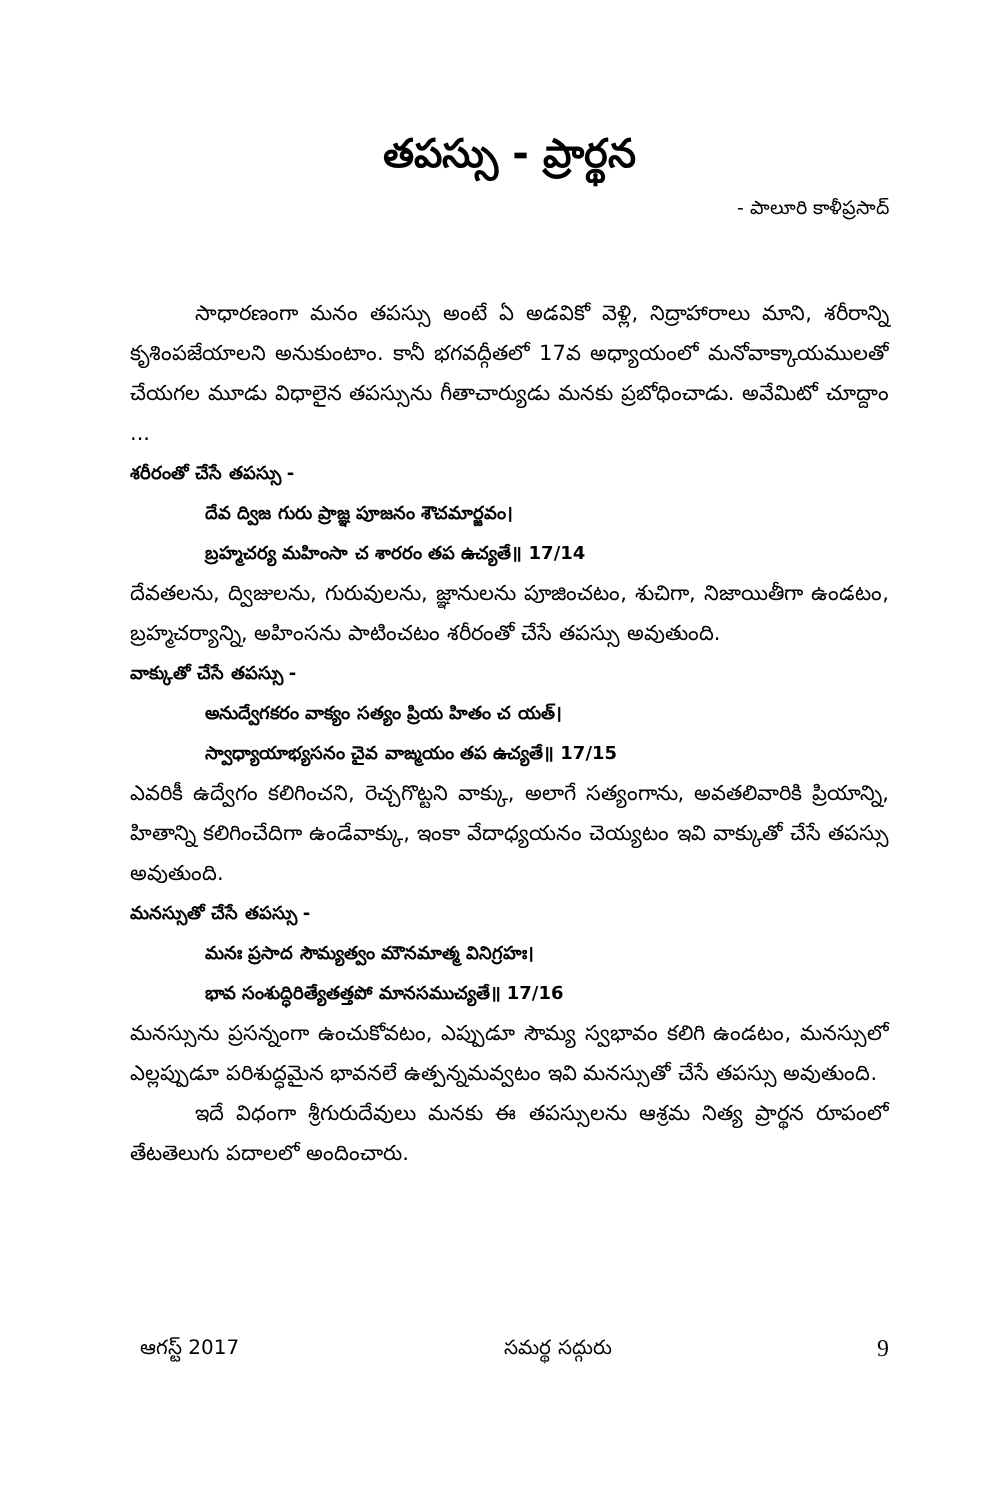తపస్సు - ప్రార్థన
- పాలూరి కాళీప్రసాద్
సాధారణంగా మనం తపస్సు అంటే ఏ అడవికో వెళ్లి, నిద్రాహారాలు మాని, శరీరాన్ని కృశింపజేయాలని అనుకుంటాం. కానీ భగవద్గీతలో 17వ అధ్యాయంలో మనోవాక్కాయములతో చేయగల మూడు విధాలైన తపస్సును గీతాచార్యుడు మనకు ప్రబోధించాడు. అవేమిటో చూద్దాం ...
శరీరంతో చేసే తపస్సు -
దేవ ద్విజ గురు ప్రాజ్ఞ పూజనం శౌచమార్జవం।
బ్రహ్మచర్య మహింసా చ శారరం తప ఉచ్యతే॥ 17/14
దేవతలను, ద్విజులను, గురువులను, జ్ఞానులను పూజించటం, శుచిగా, నిజాయితీగా ఉండటం, బ్రహ్మచర్యాన్ని, అహింసను పాటించటం శరీరంతో చేసే తపస్సు అవుతుంది.
వాక్కుతో చేసే తపస్సు -
అనుద్వేగకరం వాక్యం సత్యం ప్రియ హితం చ యత్।
స్వాధ్యాయాభ్యసనం చైవ వాఙ్మయం తప ఉచ్యతే॥ 17/15
ఎవరికీ ఉద్వేగం కలిగించని, రెచ్చగొట్టని వాక్కు, అలాగే సత్యంగాను, అవతలివారికి ప్రియాన్ని, హితాన్ని కలిగించేదిగా ఉండేవాక్కు, ఇంకా వేదాధ్యయనం చెయ్యటం ఇవి వాక్కుతో చేసే తపస్సు అవుతుంది.
మనస్సుతో చేసే తపస్సు -
మనః ప్రసాద సౌమ్యత్వం మౌనమాత్మ వినిగ్రహః।
భావ సంశుద్ధిరిత్యేతత్తపో మానసముచ్యతే॥ 17/16
మనస్సును ప్రసన్నంగా ఉంచుకోవటం, ఎప్పుడూ సౌమ్య స్వభావం కలిగి ఉండటం, మనస్సులో ఎల్లప్పుడూ పరిశుద్ధమైన భావనలే ఉత్పన్నమవ్వటం ఇవి మనస్సుతో చేసే తపస్సు అవుతుంది.
ఇదే విధంగా శ్రీగురుదేవులు మనకు ఈ తపస్సులను ఆశ్రమ నిత్య ప్రార్థన రూపంలో తేటతెలుగు పదాలలో అందించారు.
ఆగస్ట్ 2017 సమర్థ సద్గురు 9